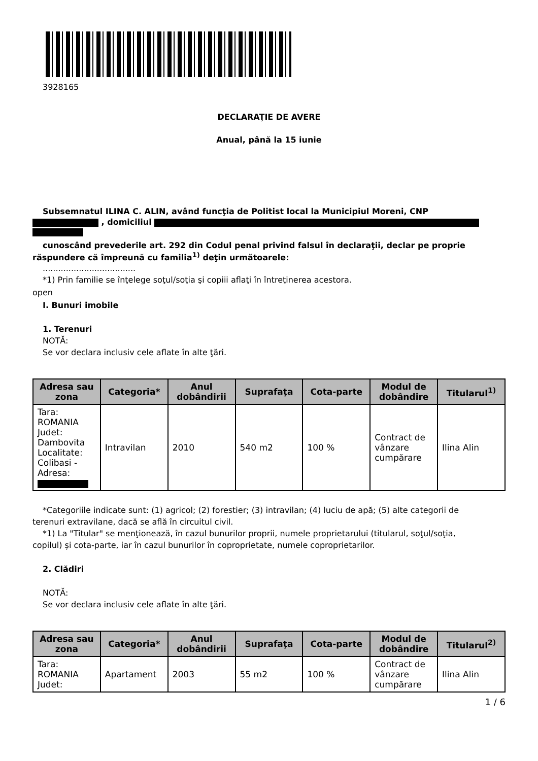3928165
DECLARAŢIE DE AVERE
Anual, până la 15 iunie
Subsemnatul ILINA C. ALIN, având funcţia de Politist local la Municipiul Moreni, CNP
, domiciliul
cunoscând prevederile art. 292 din Codul penal privind falsul în declaraţii, declar pe proprie
răspundere că împreună cu familia<sup>1)</sup> deţin următoarele:
....................................
*1) Prin familie se înţelege soţul/soţia şi copiii aflaţi în întreţinerea acestora.
open
I. Bunuri imobile
1. Terenuri
NOTĂ:
Se vor declara inclusiv cele aflate în alte ţări.
| Adresa sau zona | Categoria* | Anul dobândirii | Suprafaţa | Cota-parte | Modul de dobândire | Titularul<sup>1)</sup> |
| --- | --- | --- | --- | --- | --- | --- |
| Tara: ROMANIA Judet: Dambovita Localitate: Colibasi - Adresa: | Intravilan | 2010 | 540 m2 | 100 % | Contract de vânzare cumpărare | Ilina Alin |
*Categoriile indicate sunt: (1) agricol; (2) forestier; (3) intravilan; (4) luciu de apă; (5) alte categorii de
terenuri extravilane, dacă se află în circuitul civil.
*1) La "Titular" se menţionează, în cazul bunurilor proprii, numele proprietarului (titularul, soţul/soţia,
copilul) și cota-parte, iar în cazul bunurilor în coproprietate, numele coproprietarilor.
2. Clădiri
NOTĂ:
Se vor declara inclusiv cele aflate în alte ţări.
| Adresa sau zona | Categoria* | Anul dobândirii | Suprafaţa | Cota-parte | Modul de dobândire | Titularul<sup>2)</sup> |
| --- | --- | --- | --- | --- | --- | --- |
| Tara: ROMANIA Judet: | Apartament | 2003 | 55 m2 | 100 % | Contract de vânzare cumpărare | Ilina Alin |
1 / 6